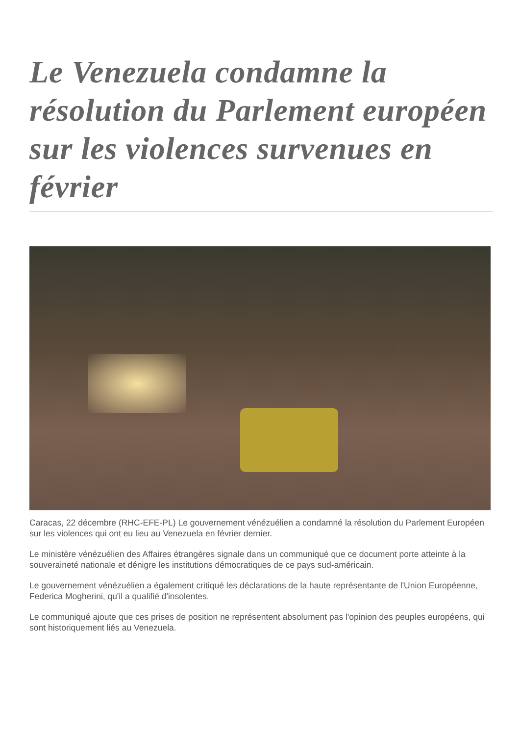Le Venezuela condamne la résolution du Parlement européen sur les violences survenues en février
Caracas, 22 décembre (RHC-EFE-PL) Le gouvernement vénézuélien a condamné la résolution du Parlement Européen sur les violences qui ont eu lieu au Venezuela en février dernier.
Le ministère vénézuélien des Affaires étrangères signale dans un communiqué que ce document porte atteinte à la souveraineté nationale et dénigre les institutions démocratiques de ce pays sud-américain.
Le gouvernement vénézuélien a également critiqué les déclarations de la haute représentante de l'Union Européenne, Federica Mogherini, qu'il a qualifié d'insolentes.
Le communiqué ajoute que ces prises de position ne représentent absolument pas l'opinion des peuples européens, qui sont historiquement liés au Venezuela.